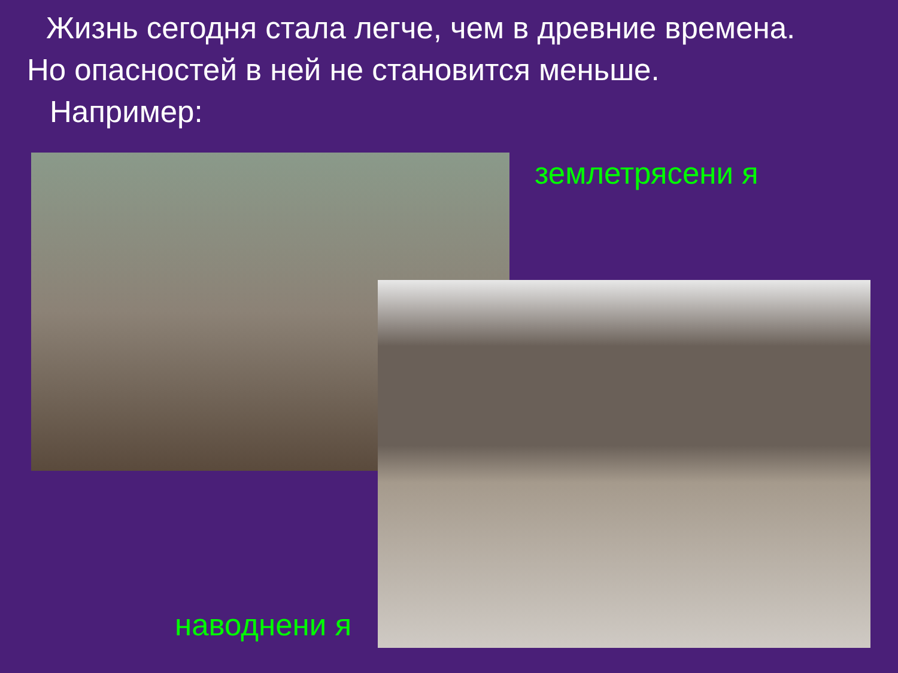Жизнь сегодня стала легче, чем в древние времена.
Но опасностей в ней не становится меньше.
Например:
землетрясени я
наводнени я